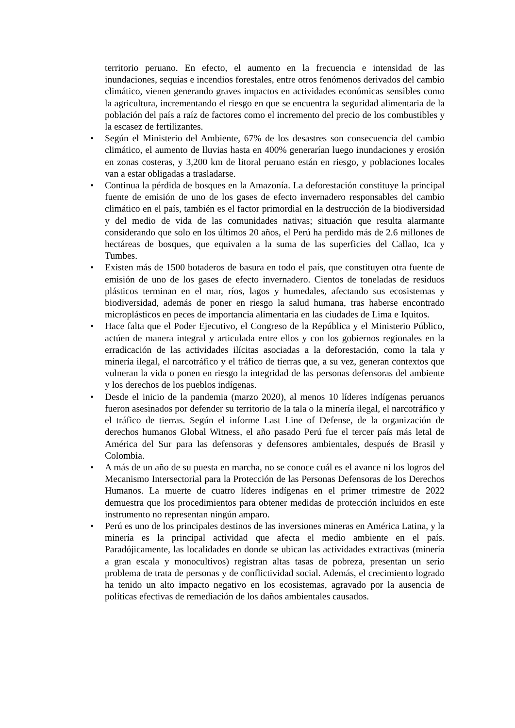territorio peruano. En efecto, el aumento en la frecuencia e intensidad de las inundaciones, sequías e incendios forestales, entre otros fenómenos derivados del cambio climático, vienen generando graves impactos en actividades económicas sensibles como la agricultura, incrementando el riesgo en que se encuentra la seguridad alimentaria de la población del país a raíz de factores como el incremento del precio de los combustibles y la escasez de fertilizantes.
• Según el Ministerio del Ambiente, 67% de los desastres son consecuencia del cambio climático, el aumento de lluvias hasta en 400% generarían luego inundaciones y erosión en zonas costeras, y 3,200 km de litoral peruano están en riesgo, y poblaciones locales van a estar obligadas a trasladarse.
• Continua la pérdida de bosques en la Amazonía. La deforestación constituye la principal fuente de emisión de uno de los gases de efecto invernadero responsables del cambio climático en el país, también es el factor primordial en la destrucción de la biodiversidad y del medio de vida de las comunidades nativas; situación que resulta alarmante considerando que solo en los últimos 20 años, el Perú ha perdido más de 2.6 millones de hectáreas de bosques, que equivalen a la suma de las superficies del Callao, Ica y Tumbes.
• Existen más de 1500 botaderos de basura en todo el país, que constituyen otra fuente de emisión de uno de los gases de efecto invernadero. Cientos de toneladas de residuos plásticos terminan en el mar, ríos, lagos y humedales, afectando sus ecosistemas y biodiversidad, además de poner en riesgo la salud humana, tras haberse encontrado microplásticos en peces de importancia alimentaria en las ciudades de Lima e Iquitos.
• Hace falta que el Poder Ejecutivo, el Congreso de la República y el Ministerio Público, actúen de manera integral y articulada entre ellos y con los gobiernos regionales en la erradicación de las actividades ilícitas asociadas a la deforestación, como la tala y minería ilegal, el narcotráfico y el tráfico de tierras que, a su vez, generan contextos que vulneran la vida o ponen en riesgo la integridad de las personas defensoras del ambiente y los derechos de los pueblos indígenas.
• Desde el inicio de la pandemia (marzo 2020), al menos 10 líderes indígenas peruanos fueron asesinados por defender su territorio de la tala o la minería ilegal, el narcotráfico y el tráfico de tierras. Según el informe Last Line of Defense, de la organización de derechos humanos Global Witness, el año pasado Perú fue el tercer país más letal de América del Sur para las defensoras y defensores ambientales, después de Brasil y Colombia.
• A más de un año de su puesta en marcha, no se conoce cuál es el avance ni los logros del Mecanismo Intersectorial para la Protección de las Personas Defensoras de los Derechos Humanos. La muerte de cuatro líderes indígenas en el primer trimestre de 2022 demuestra que los procedimientos para obtener medidas de protección incluidos en este instrumento no representan ningún amparo.
• Perú es uno de los principales destinos de las inversiones mineras en América Latina, y la minería es la principal actividad que afecta el medio ambiente en el país. Paradójicamente, las localidades en donde se ubican las actividades extractivas (minería a gran escala y monocultivos) registran altas tasas de pobreza, presentan un serio problema de trata de personas y de conflictividad social. Además, el crecimiento logrado ha tenido un alto impacto negativo en los ecosistemas, agravado por la ausencia de políticas efectivas de remediación de los daños ambientales causados.